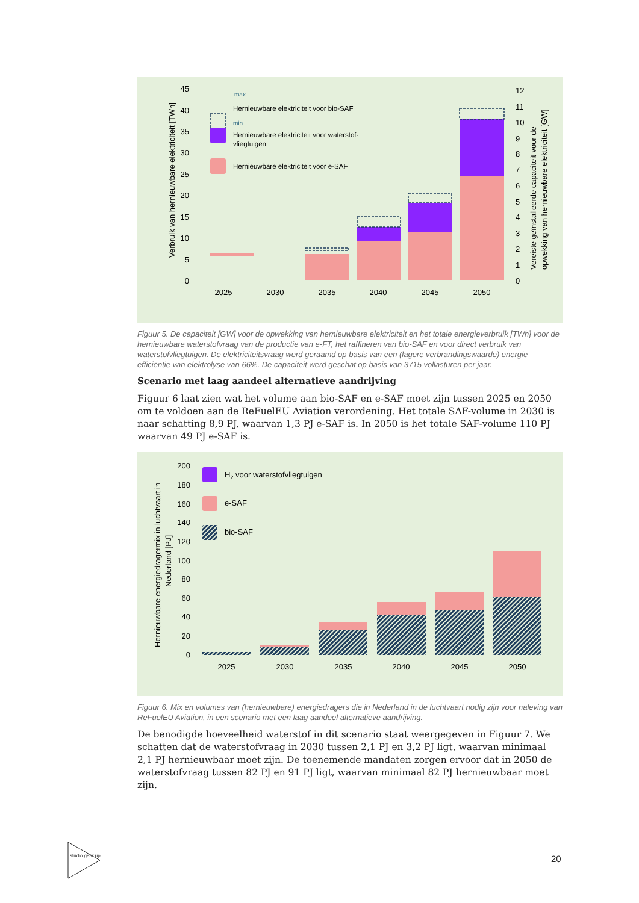Verbruik van hernieuwbare elektriciteit [TWh]
Vereiste geïnstalleerde capaciteit voor de
opwekking van hernieuwbare elektriciteit [GW]
45
40
35
30
25
20
15
10
5
0
12
11
10
9
8
7
6
5
4
3
2
1
0
2025
2030
2035
2040
2045
2050
max
min
Hernieuwbare elektriciteit voor bio-SAF
Hernieuwbare elektriciteit voor waterstof-
vliegtuigen
Hernieuwbare elektriciteit voor e-SAF
Figuur 5. De capaciteit [GW] voor de opwekking van hernieuwbare elektriciteit en het totale energieverbruik [TWh] voor de hernieuwbare waterstofvraag van de productie van e-FT, het raffineren van bio-SAF en voor direct verbruik van waterstofvliegtuigen. De elektriciteitsvraag werd geraamd op basis van een (lagere verbrandingswaarde) energie-efficiëntie van elektrolyse van 66%. De capaciteit werd geschat op basis van 3715 vollasturen per jaar.
Scenario met laag aandeel alternatieve aandrijving
Figuur 6 laat zien wat het volume aan bio-SAF en e-SAF moet zijn tussen 2025 en 2050 om te voldoen aan de ReFuelEU Aviation verordening. Het totale SAF-volume in 2030 is naar schatting 8,9 PJ, waarvan 1,3 PJ e-SAF is. In 2050 is het totale SAF-volume 110 PJ waarvan 49 PJ e-SAF is.
Hernieuwbare energiedragermix in luchtvaart in
Nederland [PJ]
200
180
160
140
120
100
80
60
40
20
0
2025
2030
2035
2040
2045
2050
H2 voor waterstofvliegtuigen
e-SAF
bio-SAF
Figuur 6. Mix en volumes van (hernieuwbare) energiedragers die in Nederland in de luchtvaart nodig zijn voor naleving van ReFuelEU Aviation, in een scenario met een laag aandeel alternatieve aandrijving.
De benodigde hoeveelheid waterstof in dit scenario staat weergegeven in Figuur 7. We schatten dat de waterstofvraag in 2030 tussen 2,1 PJ en 3,2 PJ ligt, waarvan minimaal 2,1 PJ hernieuwbaar moet zijn. De toenemende mandaten zorgen ervoor dat in 2050 de waterstofvraag tussen 82 PJ en 91 PJ ligt, waarvan minimaal 82 PJ hernieuwbaar moet zijn.
studio gear up
20